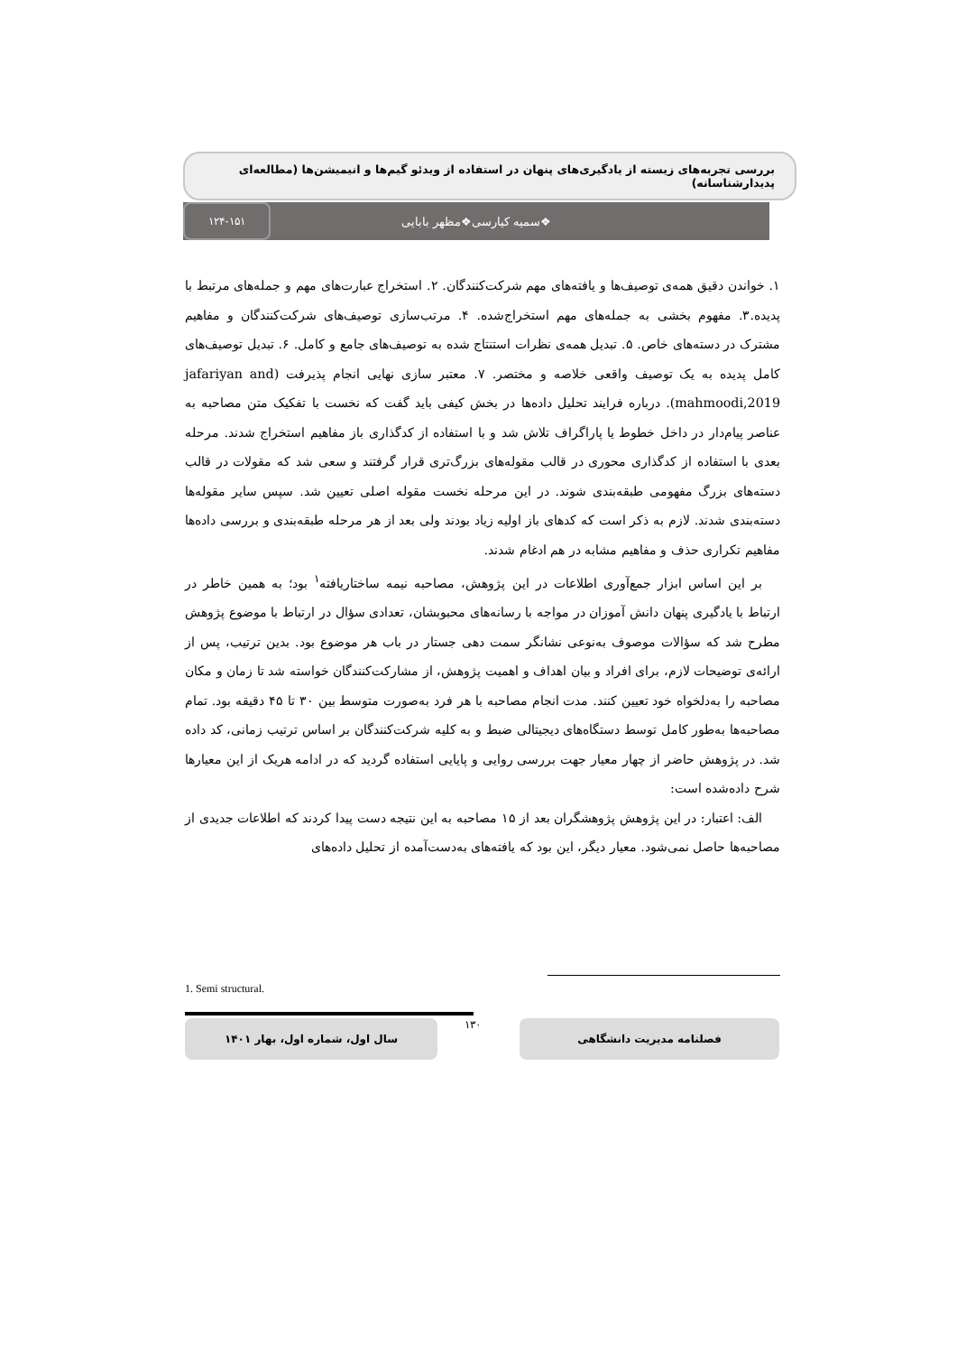بررسی تجربه‌های زیسته از یادگیری‌های پنهان در استفاده از ویدئو گیم‌ها و انیمیشن‌ها (مطالعه‌ای پدیدارشناسانه)
❖سمیه کیارسی❖مظهر بابایی ۱۲۴-۱۵۱
۱. خواندن دقیق همه‌ی توصیف‌ها و یافته‌های مهم شرکت‌کنندگان. ۲. استخراج عبارت‌های مهم و جمله‌های مرتبط با پدیده.۳. مفهوم بخشی به جمله‌های مهم استخراج‌شده. ۴. مرتب‌سازی توصیف‌های شرکت‌کنندگان و مفاهیم مشترک در دسته‌های خاص. ۵. تبدیل همه‌ی نظرات استنتاج شده به توصیف‌های جامع و کامل. ۶. تبدیل توصیف‌های کامل پدیده به یک توصیف واقعی خلاصه و مختصر. ۷. معتبر سازی نهایی انجام پذیرفت (jafariyan and mahmoodi,2019). درباره فرایند تحلیل داده‌ها در بخش کیفی باید گفت که نخست با تفکیک متن مصاحبه به عناصر پیام‌دار در داخل خطوط یا پاراگراف تلاش شد و با استفاده از کدگذاری باز مفاهیم استخراج شدند. مرحله بعدی با استفاده از کدگذاری محوری در قالب مقوله‌های بزرگ‌تری قرار گرفتند و سعی شد که مقولات در قالب دسته‌های بزرگ مفهومی طبقه‌بندی شوند. در این مرحله نخست مقوله اصلی تعیین شد. سپس سایر مقوله‌ها دسته‌بندی شدند. لازم به ذکر است که کدهای باز اولیه زیاد بودند ولی بعد از هر مرحله طبقه‌بندی و بررسی داده‌ها مفاهیم تکراری حذف و مفاهیم مشابه در هم ادغام شدند.
بر این اساس ابزار جمع‌آوری اطلاعات در این پژوهش، مصاحبه نیمه ساختاریافته<sup>۱</sup> بود؛ به همین خاطر در ارتباط با یادگیری پنهان دانش آموزان در مواجه با رسانه‌های محبوبشان، تعدادی سؤال در ارتباط با موضوع پژوهش مطرح شد که سؤالات موصوف به‌نوعی نشانگر سمت دهی جستار در باب هر موضوع بود. بدین ترتیب، پس از ارائه‌ی توضیحات لازم، برای افراد و بیان اهداف و اهمیت پژوهش، از مشارکت‌کنندگان خواسته شد تا زمان و مکان مصاحبه را به‌دلخواه خود تعیین کنند. مدت انجام مصاحبه با هر فرد به‌صورت متوسط بین ۳۰ تا ۴۵ دقیقه بود. تمام مصاحبه‌ها به‌طور کامل توسط دستگاه‌های دیجیتالی ضبط و به کلیه شرکت‌کنندگان بر اساس ترتیب زمانی، کد داده شد. در پژوهش حاضر از چهار معیار جهت بررسی روایی و پایایی استفاده گردید که در ادامه هریک از این معیارها شرح داده‌شده است:
الف: اعتبار: در این پژوهش پژوهشگران بعد از ۱۵ مصاحبه به این نتیجه دست پیدا کردند که اطلاعات جدیدی از مصاحبه‌ها حاصل نمی‌شود. معیار دیگر، این بود که یافته‌های به‌دست‌آمده از تحلیل داده‌های
1. Semi structural.
سال اول، شماره اول، بهار ۱۴۰۱ ۱۳۰ فصلنامه مدیریت دانشگاهی